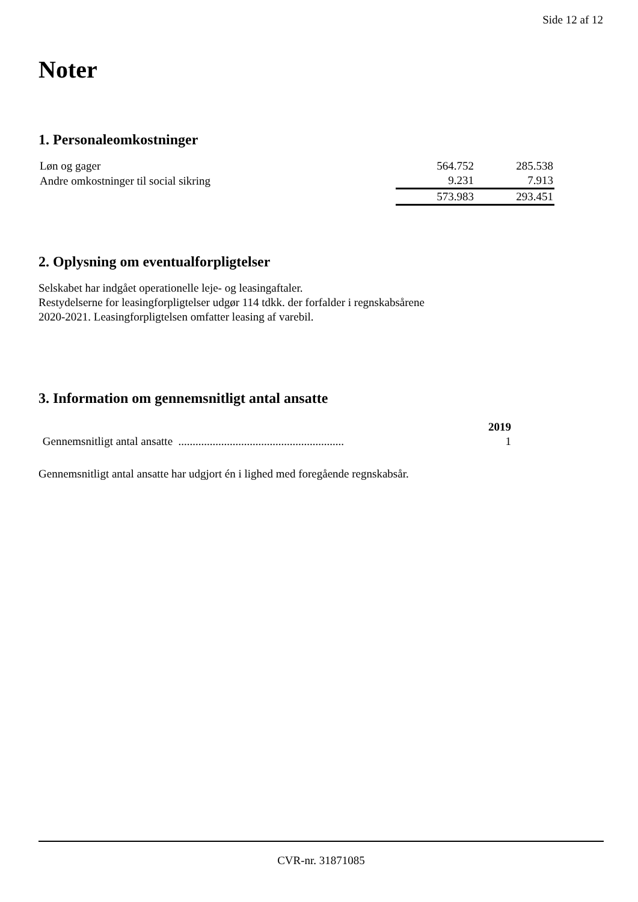Side 12 af 12
Noter
1. Personaleomkostninger
| Løn og gager | 564.752 | 285.538 |
| Andre omkostninger til social sikring | 9.231 | 7.913 |
| | 573.983 | 293.451 |
2. Oplysning om eventualforpligtelser
Selskabet har indgået operationelle leje- og leasingaftaler.
Restydelserne for leasingforpligtelser udgør 114 tdkk. der forfalder i regnskabsårene
2020-2021. Leasingforpligtelsen omfatter leasing af varebil.
3. Information om gennemsnitligt antal ansatte
| | 2019 |
| Gennemsnitligt antal ansatte .......................................................... | 1 |
Gennemsnitligt antal ansatte har udgjort én i lighed med foregående regnskabsår.
CVR-nr. 31871085